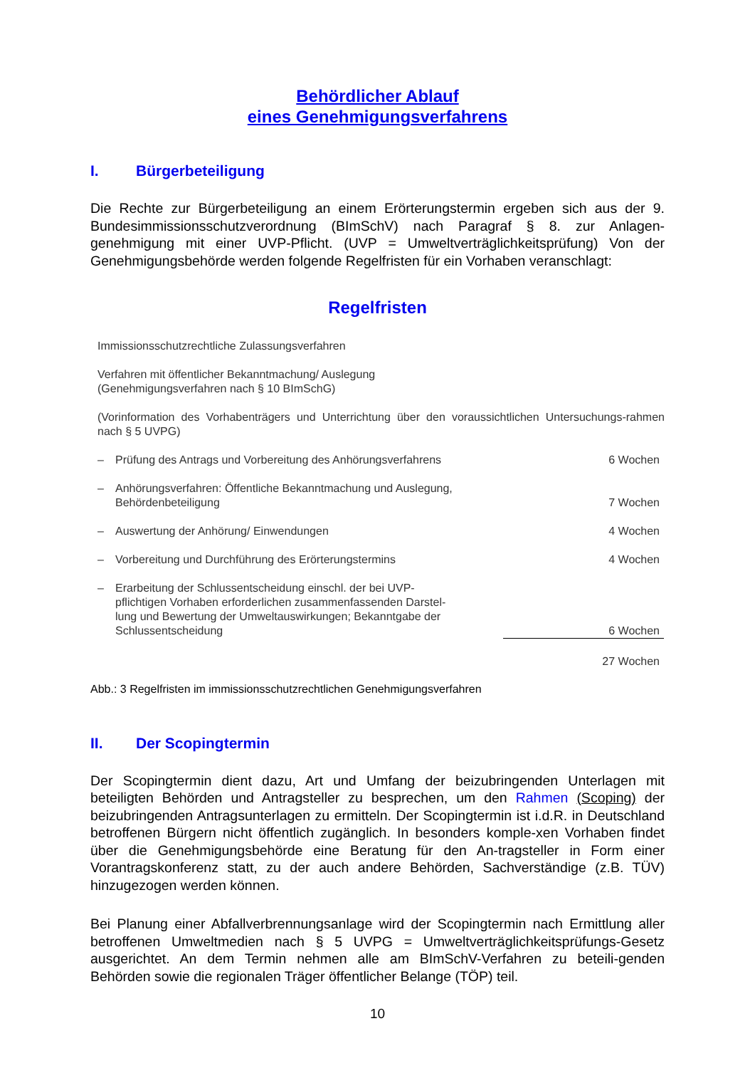Behördlicher Ablauf
eines Genehmigungsverfahrens
I. Bürgerbeteiligung
Die Rechte zur Bürgerbeteiligung an einem Erörterungstermin ergeben sich aus der 9. Bundesimmissionsschutzverordnung (BImSchV) nach Paragraf § 8. zur Anlagen-genehmigung mit einer UVP-Pflicht. (UVP = Umweltverträglichkeitsprüfung) Von der Genehmigungsbehörde werden folgende Regelfristen für ein Vorhaben veranschlagt:
Regelfristen
Immissionsschutzrechtliche Zulassungsverfahren
Verfahren mit öffentlicher Bekanntmachung/ Auslegung
(Genehmigungsverfahren nach § 10 BImSchG)
(Vorinformation des Vorhabenträgers und Unterrichtung über den voraussichtlichen Untersuchungs-rahmen nach § 5 UVPG)
| – | Prüfung des Antrags und Vorbereitung des Anhörungsverfahrens | 6 Wochen |
| – | Anhörungsverfahren: Öffentliche Bekanntmachung und Auslegung, Behördenbeteiligung | 7 Wochen |
| – | Auswertung der Anhörung/ Einwendungen | 4 Wochen |
| – | Vorbereitung und Durchführung des Erörterungstermins | 4 Wochen |
| – | Erarbeitung der Schlussentscheidung einschl. der bei UVP- pflichtigen Vorhaben erforderlichen zusammenfassenden Darstel- lung und Bewertung der Umweltauswirkungen; Bekanntgabe der Schlussentscheidung | 6 Wochen |
| | | 27 Wochen |
Abb.: 3 Regelfristen im immissionsschutzrechtlichen Genehmigungsverfahren
II. Der Scopingtermin
Der Scopingtermin dient dazu, Art und Umfang der beizubringenden Unterlagen mit beteiligten Behörden und Antragsteller zu besprechen, um den Rahmen (Scoping) der beizubringenden Antragsunterlagen zu ermitteln. Der Scopingtermin ist i.d.R. in Deutschland betroffenen Bürgern nicht öffentlich zugänglich. In besonders komple-xen Vorhaben findet über die Genehmigungsbehörde eine Beratung für den An-tragsteller in Form einer Vorantragskonferenz statt, zu der auch andere Behörden, Sachverständige (z.B. TÜV) hinzugezogen werden können.
Bei Planung einer Abfallverbrennungsanlage wird der Scopingtermin nach Ermittlung aller betroffenen Umweltmedien nach § 5 UVPG = Umweltverträglichkeitsprüfungs-Gesetz ausgerichtet. An dem Termin nehmen alle am BImSchV-Verfahren zu beteili-genden Behörden sowie die regionalen Träger öffentlicher Belange (TÖP) teil.
10